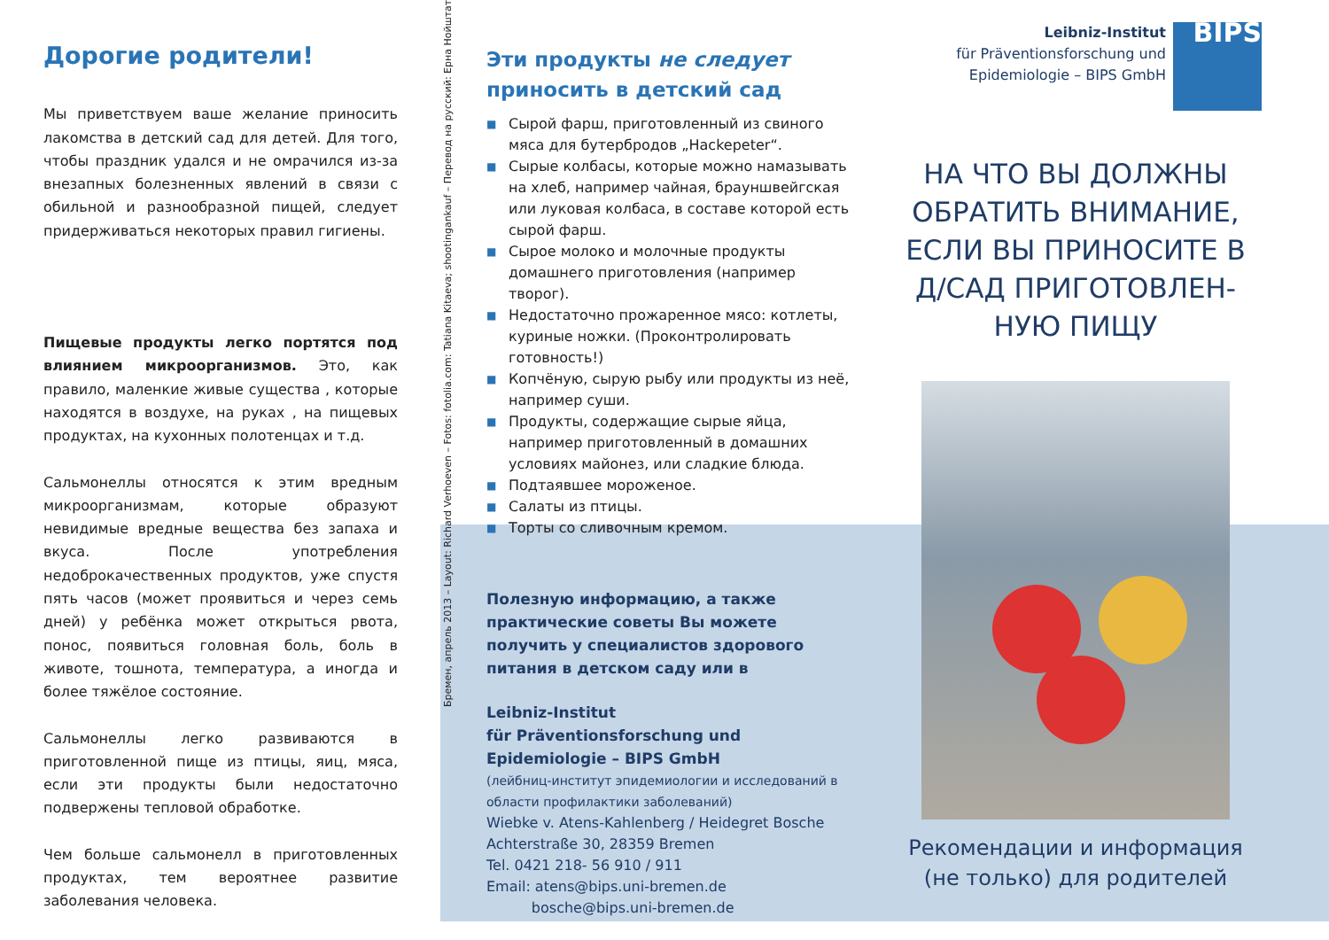Дорогие родители!
Мы приветствуем ваше желание приносить лакомства в детский сад для детей. Для того, чтобы праздник удался и не омрачился из-за внезапных болезненных явлений в связи с обильной и разнообразной пищей, следует придерживаться некоторых правил гигиены.
Пищевые продукты легко портятся под влиянием микроорганизмов. Это, как правило, маленкие живые существа , которые находятся в воздухе, на руках , на пищевых продуктах, на кухонных полотенцах и т.д.
Сальмонеллы относятся к этим вредным микроорганизмам, которые образуют невидимые вредные вещества без запаха и вкуса. После употребления недоброкачественных продуктов, уже спустя пять часов (может проявиться и через семь дней) у ребёнка может открыться рвота, понос, появиться головная боль, боль в животе, тошнота, температура, а иногда и более тяжёлое состояние.
Сальмонеллы легко развиваются в приготовленной пище из птицы, яиц, мяса, если эти продукты были недостаточно подвержены тепловой обработке.
Чем больше сальмонелл в приготовленных продуктах, тем вероятнее развитие заболевания человека.
Бремен, апрель 2013 – Layout: Richard Verhoeven – Fotos: fotolia.com: Tatiana Kitaeva; shootingankauf – Перевод на русский: Ерна Нойштат
Эти продукты не следует приносить в детский сад
■ Сырой фарш, приготовленный из свиного мяса для бутербродов „Hackepeter“.
■ Сырые колбасы, которые можно намазывать на хлеб, например чайная, браун­швейгская или луковая колбаса, в составе которой есть сырой фарш.
■ Сырое молоко и молочные продукты домашнего приготовления (например творог).
■ Недостаточно прожаренное мясо: котлеты, куриные ножки. (Проконтролировать готовность!)
■ Копчёную, сырую рыбу или продукты из неё, например суши.
■ Продукты, содержащие сырые яйца, например приготовленный в домашних условиях майонез, или сладкие блюда.
■ Подтаявшее мороженое.
■ Салаты из птицы.
■ Торты со сливочным кремом.
Полезную информацию, а также практические советы Вы можете получить у специалистов здорового питания в детском саду или в
Leibniz-Institut
für Präventionsforschung und
Epidemiologie – BIPS GmbH
(лейбниц-институт эпидемиологии и исследований в области профилактики заболеваний)
Wiebke v. Atens-Kahlenberg / Heidegret Bosche
Achterstraße 30, 28359 Bremen
Tel. 0421 218- 56 910 / 911
Email: atens@bips.uni-bremen.de
bosche@bips.uni-bremen.de
Leibniz-Institut
für Präventionsforschung und
Epidemiologie – BIPS GmbH
BIPS
НА ЧТО ВЫ ДОЛЖНЫ ОБРАТИТЬ ВНИМАНИЕ, ЕСЛИ ВЫ ПРИНОСИТЕ В Д/САД ПРИГОТОВЛЕН­НУЮ ПИЩУ
Рекомендации и информация (не только) для родителей